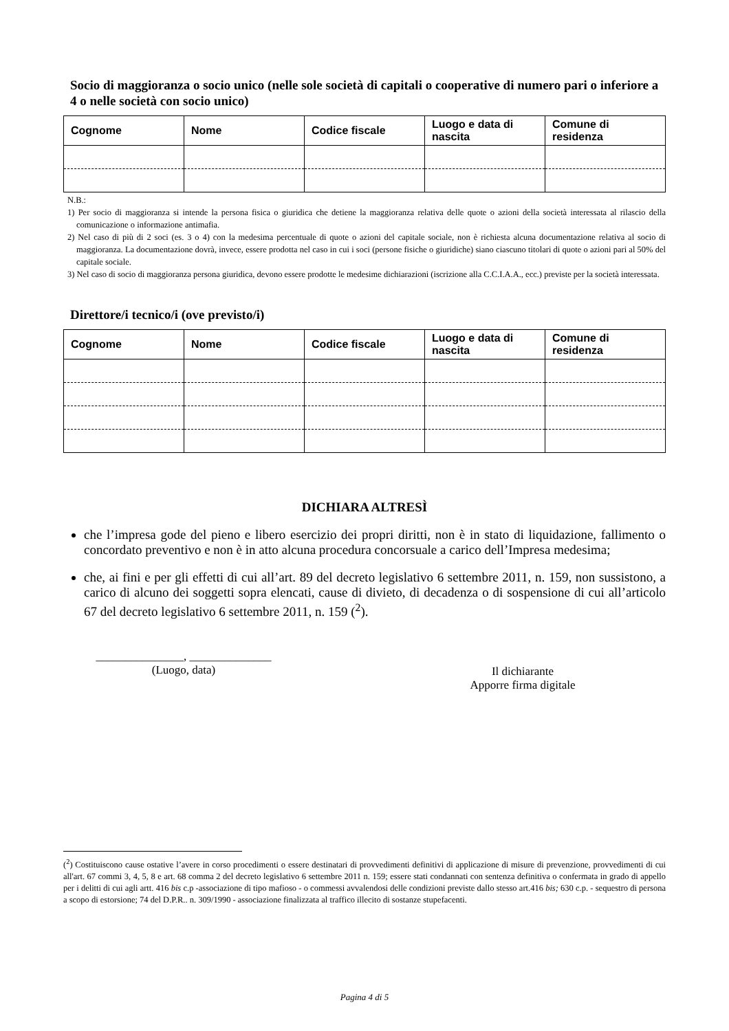Socio di maggioranza o socio unico (nelle sole società di capitali o cooperative di numero pari o inferiore a 4 o nelle società con socio unico)
| Cognome | Nome | Codice fiscale | Luogo e data di nascita | Comune di residenza |
| --- | --- | --- | --- | --- |
N.B.:
1) Per socio di maggioranza si intende la persona fisica o giuridica che detiene la maggioranza relativa delle quote o azioni della società interessata al rilascio della comunicazione o informazione antimafia.
2) Nel caso di più di 2 soci (es. 3 o 4) con la medesima percentuale di quote o azioni del capitale sociale, non è richiesta alcuna documentazione relativa al socio di maggioranza. La documentazione dovrà, invece, essere prodotta nel caso in cui i soci (persone fisiche o giuridiche) siano ciascuno titolari di quote o azioni pari al 50% del capitale sociale.
3) Nel caso di socio di maggioranza persona giuridica, devono essere prodotte le medesime dichiarazioni (iscrizione alla C.C.I.A.A., ecc.) previste per la società interessata.
Direttore/i tecnico/i (ove previsto/i)
| Cognome | Nome | Codice fiscale | Luogo e data di nascita | Comune di residenza |
| --- | --- | --- | --- | --- |
DICHIARA ALTRESÌ
che l’impresa gode del pieno e libero esercizio dei propri diritti, non è in stato di liquidazione, fallimento o concordato preventivo e non è in atto alcuna procedura concorsuale a carico dell’Impresa medesima;
che, ai fini e per gli effetti di cui all’art. 89 del decreto legislativo 6 settembre 2011, n. 159, non sussistono, a carico di alcuno dei soggetti sopra elencati, cause di divieto, di decadenza o di sospensione di cui all’articolo 67 del decreto legislativo 6 settembre 2011, n. 159 (<sup>2</sup>).
_______________, ______________
(Luogo, data)
Il dichiarante
Apporre firma digitale
(<sup>2</sup>) Costituiscono cause ostative l’avere in corso procedimenti o essere destinatari di provvedimenti definitivi di applicazione di misure di prevenzione, provvedimenti di cui all'art. 67 commi 3, 4, 5, 8 e art. 68 comma 2 del decreto legislativo 6 settembre 2011 n. 159; essere stati condannati con sentenza definitiva o confermata in grado di appello per i delitti di cui agli artt. 416 bis c.p -associazione di tipo mafioso - o commessi avvalendosi delle condizioni previste dallo stesso art.416 bis; 630 c.p. - sequestro di persona a scopo di estorsione; 74 del D.P.R.. n. 309/1990 - associazione finalizzata al traffico illecito di sostanze stupefacenti.
Pagina 4 di 5